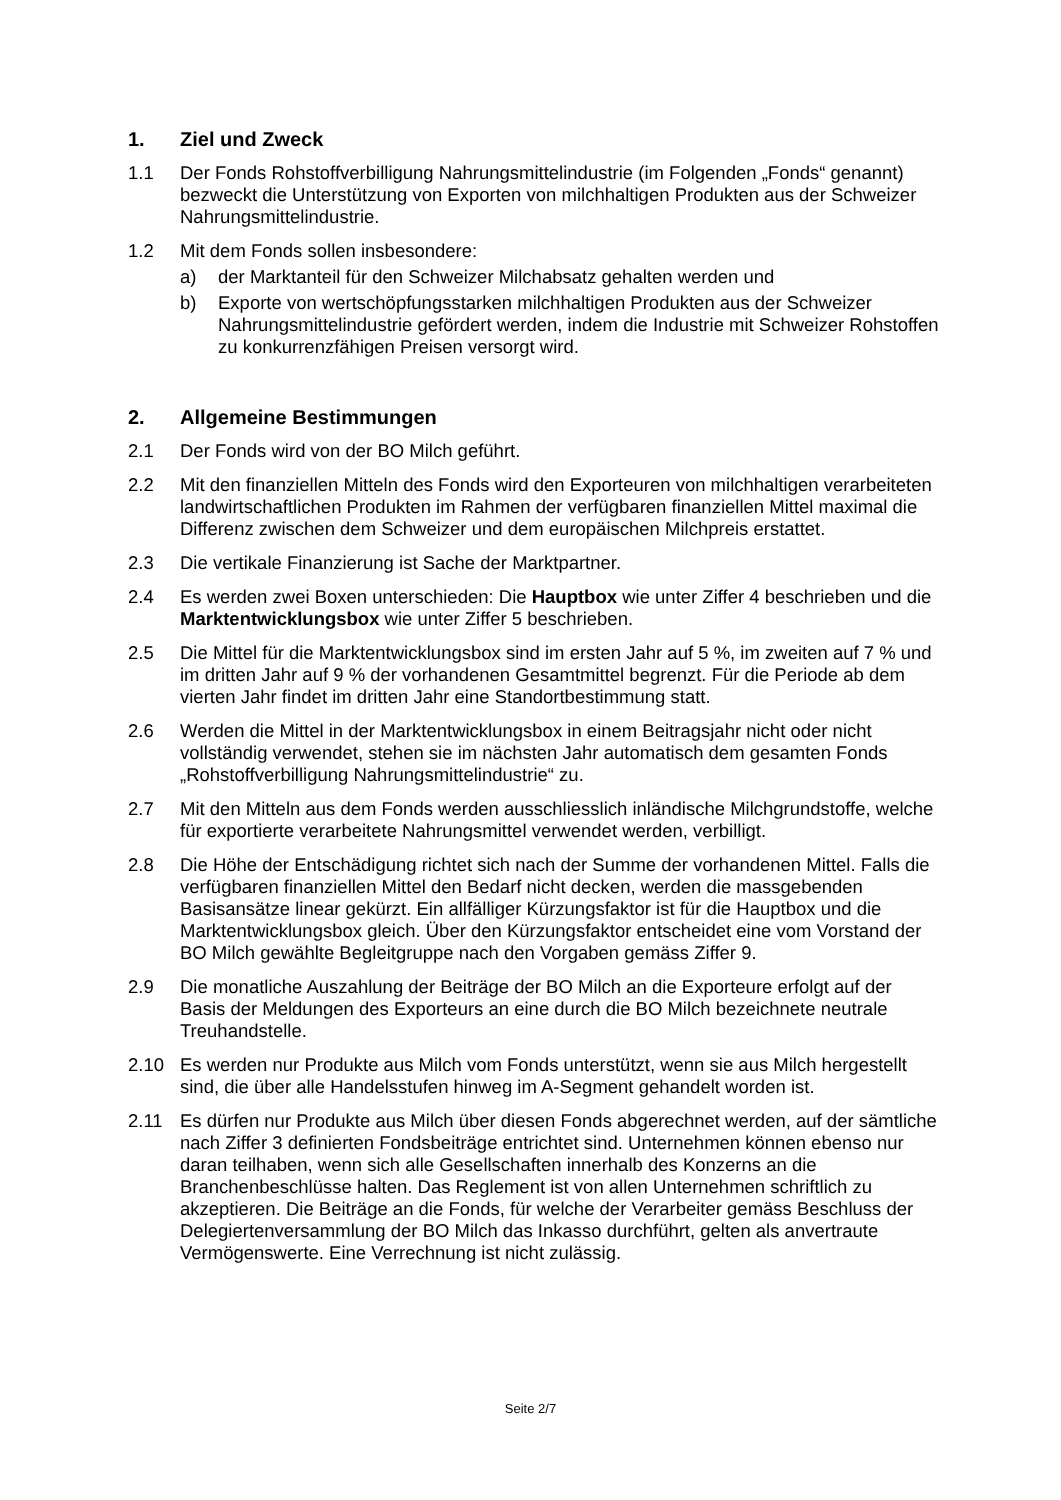1. Ziel und Zweck
1.1 Der Fonds Rohstoffverbilligung Nahrungsmittelindustrie (im Folgenden „Fonds“ genannt) bezweckt die Unterstützung von Exporten von milchhaltigen Produkten aus der Schweizer Nahrungsmittelindustrie.
1.2 Mit dem Fonds sollen insbesondere:
a) der Marktanteil für den Schweizer Milchabsatz gehalten werden und
b) Exporte von wertschöpfungsstarken milchhaltigen Produkten aus der Schweizer Nahrungsmittelindustrie gefördert werden, indem die Industrie mit Schweizer Rohstoffen zu konkurrenzfähigen Preisen versorgt wird.
2. Allgemeine Bestimmungen
2.1 Der Fonds wird von der BO Milch geführt.
2.2 Mit den finanziellen Mitteln des Fonds wird den Exporteuren von milchhaltigen verarbeiteten landwirtschaftlichen Produkten im Rahmen der verfügbaren finanziellen Mittel maximal die Differenz zwischen dem Schweizer und dem europäischen Milchpreis erstattet.
2.3 Die vertikale Finanzierung ist Sache der Marktpartner.
2.4 Es werden zwei Boxen unterschieden: Die Hauptbox wie unter Ziffer 4 beschrieben und die Marktentwicklungsbox wie unter Ziffer 5 beschrieben.
2.5 Die Mittel für die Marktentwicklungsbox sind im ersten Jahr auf 5 %, im zweiten auf 7 % und im dritten Jahr auf 9 % der vorhandenen Gesamtmittel begrenzt. Für die Periode ab dem vierten Jahr findet im dritten Jahr eine Standortbestimmung statt.
2.6 Werden die Mittel in der Marktentwicklungsbox in einem Beitragsjahr nicht oder nicht vollständig verwendet, stehen sie im nächsten Jahr automatisch dem gesamten Fonds „Rohstoffverbilligung Nahrungsmittelindustrie“ zu.
2.7 Mit den Mitteln aus dem Fonds werden ausschliesslich inländische Milchgrundstoffe, welche für exportierte verarbeitete Nahrungsmittel verwendet werden, verbilligt.
2.8 Die Höhe der Entschädigung richtet sich nach der Summe der vorhandenen Mittel. Falls die verfügbaren finanziellen Mittel den Bedarf nicht decken, werden die massgebenden Basisansätze linear gekürzt. Ein allfälliger Kürzungsfaktor ist für die Hauptbox und die Marktentwicklungsbox gleich. Über den Kürzungsfaktor entscheidet eine vom Vorstand der BO Milch gewählte Begleitgruppe nach den Vorgaben gemäss Ziffer 9.
2.9 Die monatliche Auszahlung der Beiträge der BO Milch an die Exporteure erfolgt auf der Basis der Meldungen des Exporteurs an eine durch die BO Milch bezeichnete neutrale Treuhandstelle.
2.10 Es werden nur Produkte aus Milch vom Fonds unterstützt, wenn sie aus Milch hergestellt sind, die über alle Handelsstufen hinweg im A-Segment gehandelt worden ist.
2.11 Es dürfen nur Produkte aus Milch über diesen Fonds abgerechnet werden, auf der sämtliche nach Ziffer 3 definierten Fondsbeiträge entrichtet sind. Unternehmen können ebenso nur daran teilhaben, wenn sich alle Gesellschaften innerhalb des Konzerns an die Branchenbeschlüsse halten. Das Reglement ist von allen Unternehmen schriftlich zu akzeptieren. Die Beiträge an die Fonds, für welche der Verarbeiter gemäss Beschluss der Delegiertenversammlung der BO Milch das Inkasso durchführt, gelten als anvertraute Vermögenswerte. Eine Verrechnung ist nicht zulässig.
Seite 2/7